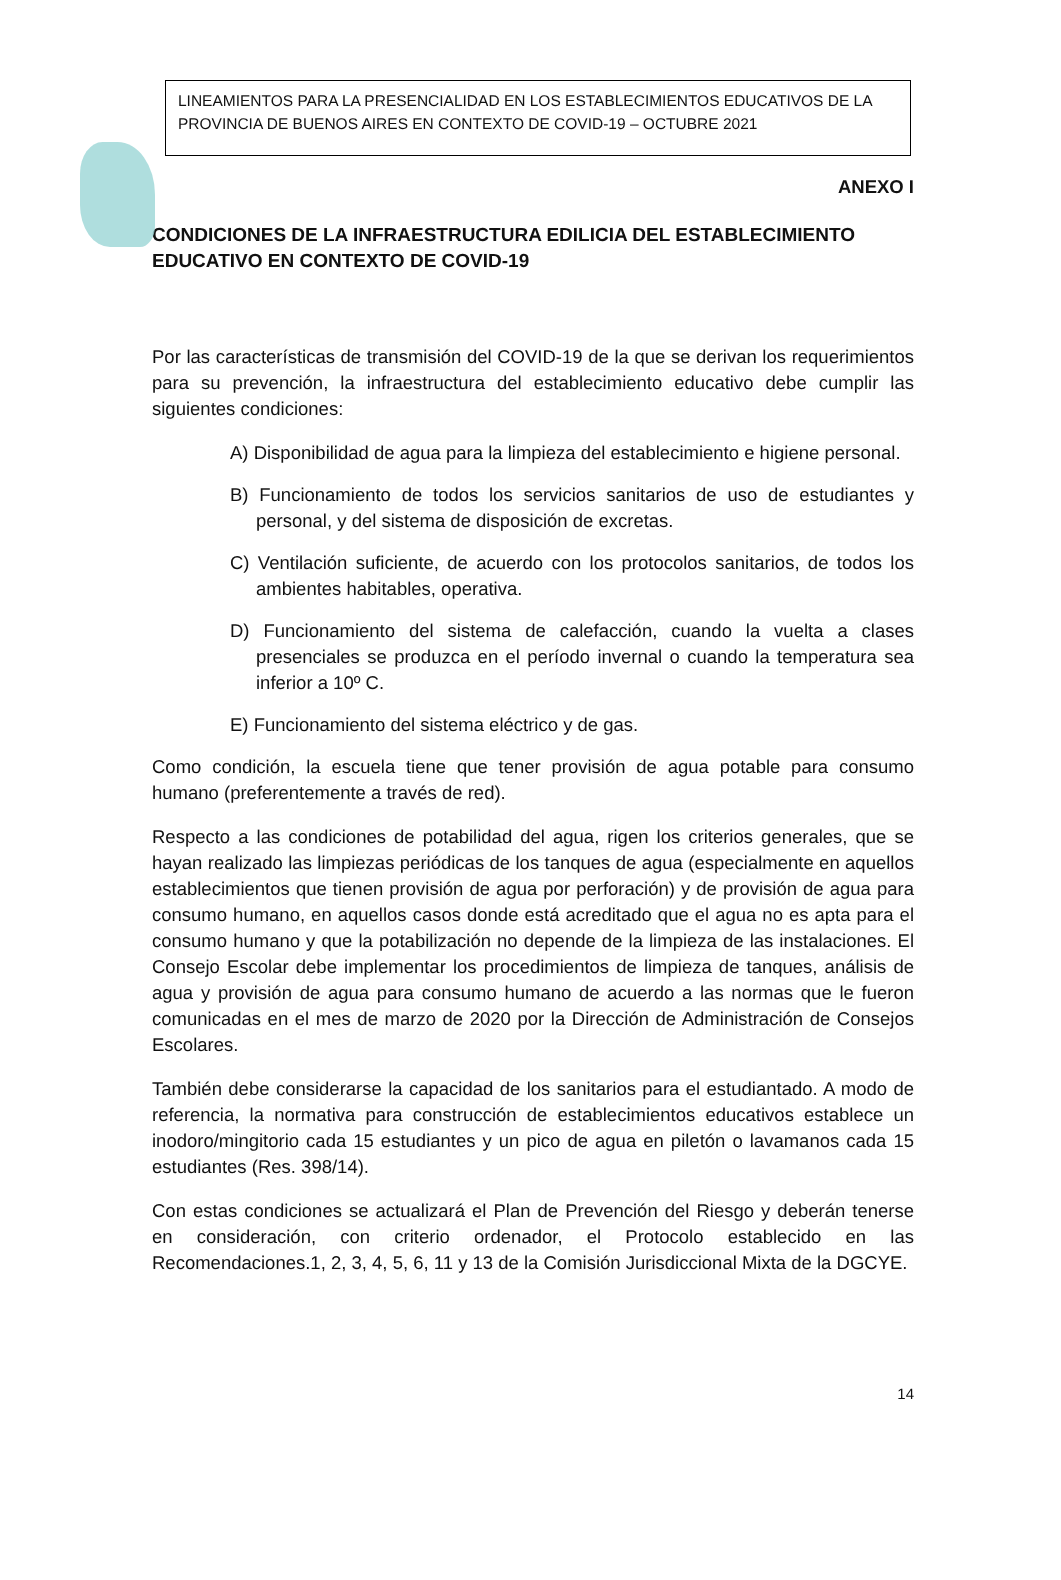LINEAMIENTOS PARA LA PRESENCIALIDAD EN LOS ESTABLECIMIENTOS EDUCATIVOS DE LA PROVINCIA DE BUENOS AIRES EN CONTEXTO DE COVID-19 – OCTUBRE 2021
ANEXO I
CONDICIONES DE LA INFRAESTRUCTURA EDILICIA DEL ESTABLECIMIENTO EDUCATIVO EN CONTEXTO DE COVID-19
Por las características de transmisión del COVID-19 de la que se derivan los requerimientos para su prevención, la infraestructura del establecimiento educativo debe cumplir las siguientes condiciones:
A) Disponibilidad de agua para la limpieza del establecimiento e higiene personal.
B) Funcionamiento de todos los servicios sanitarios de uso de estudiantes y personal, y del sistema de disposición de excretas.
C) Ventilación suficiente, de acuerdo con los protocolos sanitarios, de todos los ambientes habitables, operativa.
D) Funcionamiento del sistema de calefacción, cuando la vuelta a clases presenciales se produzca en el período invernal o cuando la temperatura sea inferior a 10º C.
E) Funcionamiento del sistema eléctrico y de gas.
Como condición, la escuela tiene que tener provisión de agua potable para consumo humano (preferentemente a través de red).
Respecto a las condiciones de potabilidad del agua, rigen los criterios generales, que se hayan realizado las limpiezas periódicas de los tanques de agua (especialmente en aquellos establecimientos que tienen provisión de agua por perforación) y de provisión de agua para consumo humano, en aquellos casos donde está acreditado que el agua no es apta para el consumo humano y que la potabilización no depende de la limpieza de las instalaciones. El Consejo Escolar debe implementar los procedimientos de limpieza de tanques, análisis de agua y provisión de agua para consumo humano de acuerdo a las normas que le fueron comunicadas en el mes de marzo de 2020 por la Dirección de Administración de Consejos Escolares.
También debe considerarse la capacidad de los sanitarios para el estudiantado. A modo de referencia, la normativa para construcción de establecimientos educativos establece un inodoro/mingitorio cada 15 estudiantes y un pico de agua en piletón o lavamanos cada 15 estudiantes (Res. 398/14).
Con estas condiciones se actualizará el Plan de Prevención del Riesgo y deberán tenerse en consideración, con criterio ordenador, el Protocolo establecido en las Recomendaciones.1, 2, 3, 4, 5, 6, 11 y 13 de la Comisión Jurisdiccional Mixta de la DGCYE.
14